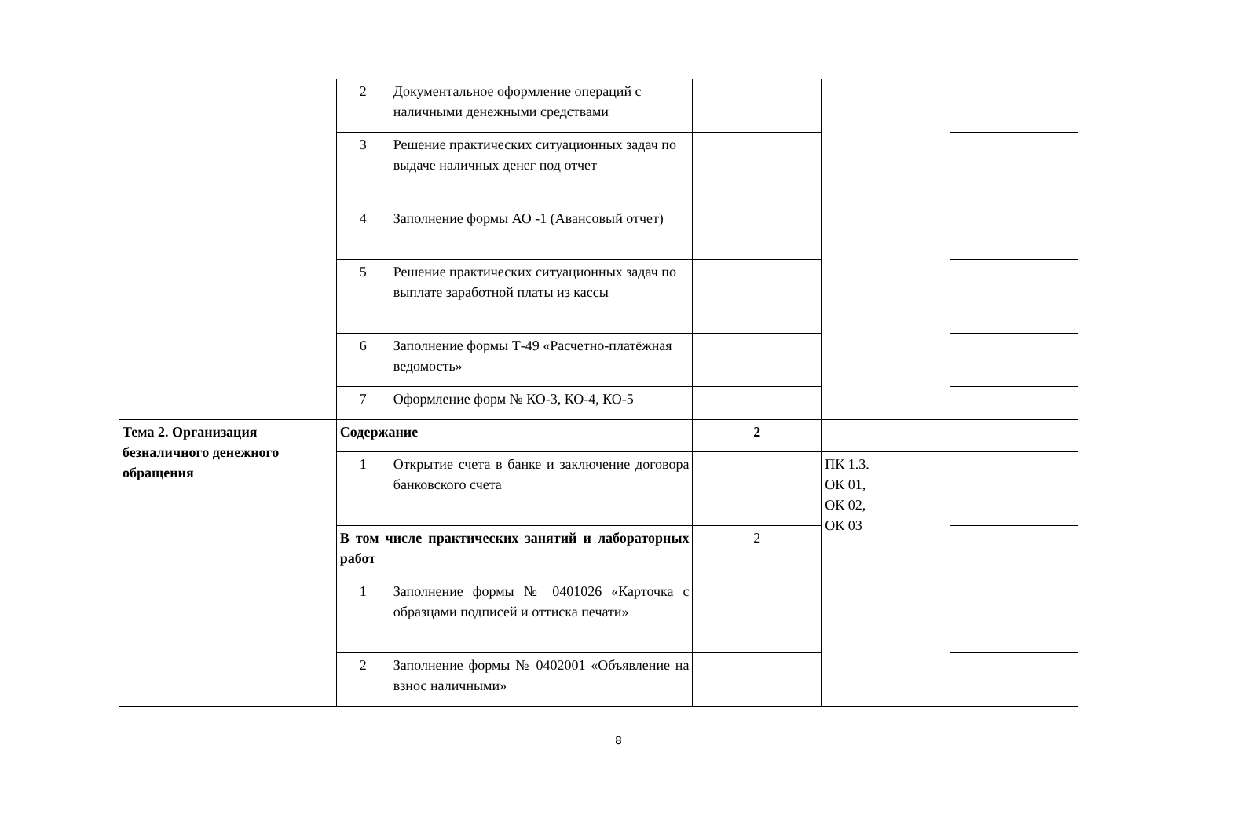| | 2 | Документальное оформление операций с наличными денежными средствами | | | |
| | 3 | Решение практических ситуационных задач по выдаче наличных денег под отчет | | | |
| | 4 | Заполнение формы АО -1 (Авансовый отчет) | | | |
| | 5 | Решение практических ситуационных задач по выплате заработной платы из кассы | | | |
| | 6 | Заполнение формы Т-49 «Расчетно-платёжная ведомость» | | | |
| | 7 | Оформление форм № КО-3, КО-4, КО-5 | | | |
| Тема 2. Организация безналичного денежного обращения | Содержание | | 2 | | |
| | 1 | Открытие счета в банке и заключение договора банковского счета | | ПК 1.3. ОК 01, ОК 02, ОК 03 | |
| | В том числе практических занятий и лабораторных работ | | 2 | | |
| | 1 | Заполнение формы № 0401026 «Карточка с образцами подписей и оттиска печати» | | | |
| | 2 | Заполнение формы № 0402001 «Объявление на взнос наличными» | | | |
8